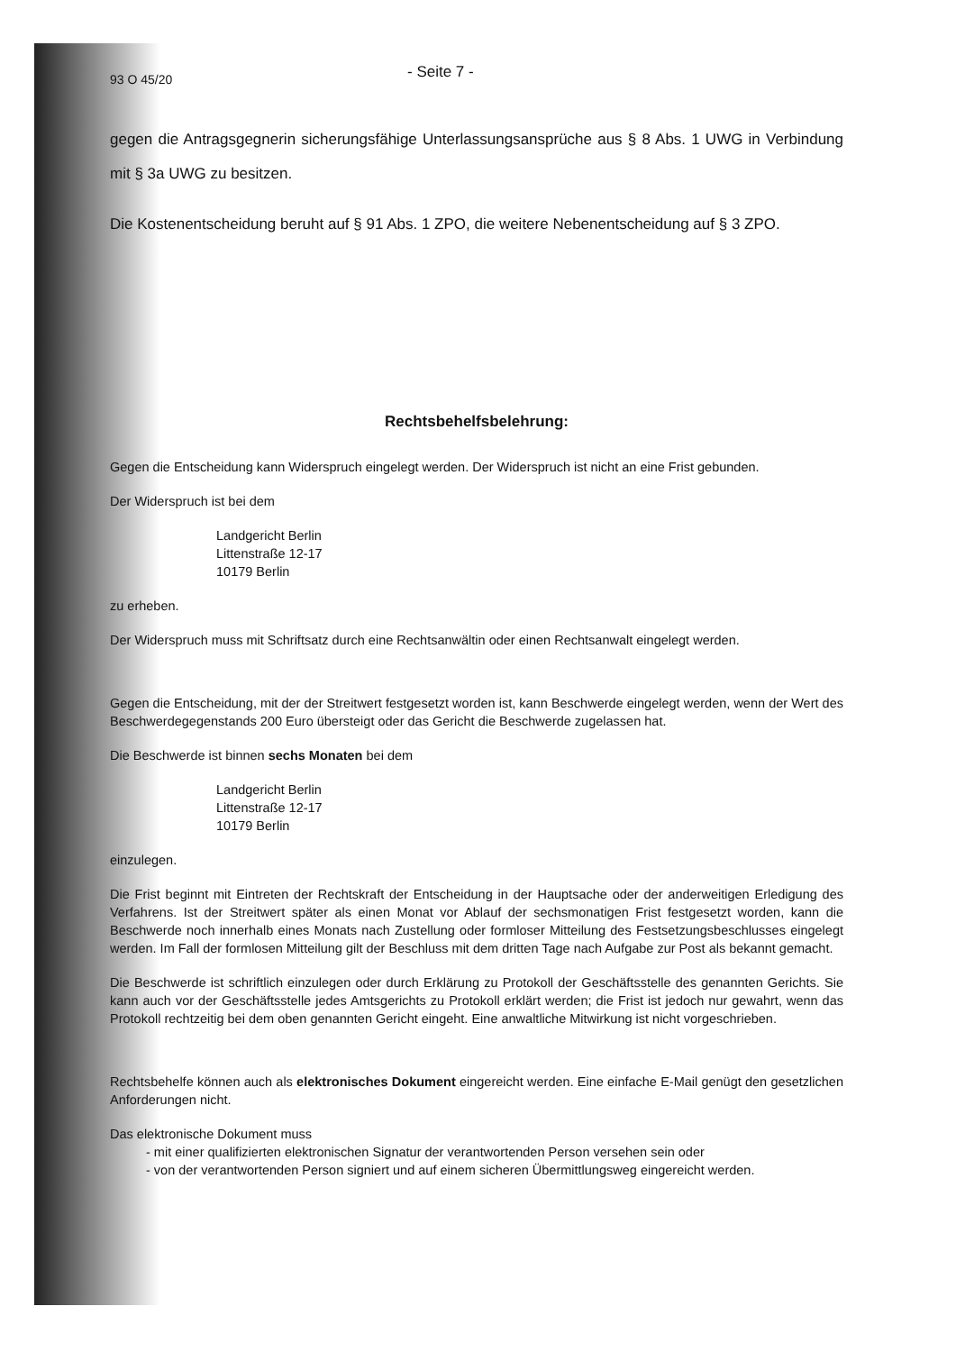93 O 45/20 - Seite 7 -
gegen die Antragsgegnerin sicherungsfähige Unterlassungsansprüche aus § 8 Abs. 1 UWG in Verbindung mit § 3a UWG zu besitzen.
Die Kostenentscheidung beruht auf § 91 Abs. 1 ZPO, die weitere Nebenentscheidung auf § 3 ZPO.
Rechtsbehelfsbelehrung:
Gegen die Entscheidung kann Widerspruch eingelegt werden. Der Widerspruch ist nicht an eine Frist gebunden.
Der Widerspruch ist bei dem
Landgericht Berlin
Littenstraße 12-17
10179 Berlin
zu erheben.
Der Widerspruch muss mit Schriftsatz durch eine Rechtsanwältin oder einen Rechtsanwalt eingelegt werden.
Gegen die Entscheidung, mit der der Streitwert festgesetzt worden ist, kann Beschwerde eingelegt werden, wenn der Wert des Beschwerdegegenstands 200 Euro übersteigt oder das Gericht die Beschwerde zugelassen hat.
Die Beschwerde ist binnen sechs Monaten bei dem
Landgericht Berlin
Littenstraße 12-17
10179 Berlin
einzulegen.
Die Frist beginnt mit Eintreten der Rechtskraft der Entscheidung in der Hauptsache oder der anderweitigen Erledigung des Verfahrens. Ist der Streitwert später als einen Monat vor Ablauf der sechsmonatigen Frist festgesetzt worden, kann die Beschwerde noch innerhalb eines Monats nach Zustellung oder formloser Mitteilung des Festsetzungsbeschlusses eingelegt werden. Im Fall der formlosen Mitteilung gilt der Beschluss mit dem dritten Tage nach Aufgabe zur Post als bekannt gemacht.
Die Beschwerde ist schriftlich einzulegen oder durch Erklärung zu Protokoll der Geschäftsstelle des genannten Gerichts. Sie kann auch vor der Geschäftsstelle jedes Amtsgerichts zu Protokoll erklärt werden; die Frist ist jedoch nur gewahrt, wenn das Protokoll rechtzeitig bei dem oben genannten Gericht eingeht. Eine anwaltliche Mitwirkung ist nicht vorgeschrieben.
Rechtsbehelfe können auch als elektronisches Dokument eingereicht werden. Eine einfache E-Mail genügt den gesetzlichen Anforderungen nicht.
Das elektronische Dokument muss
- mit einer qualifizierten elektronischen Signatur der verantwortenden Person versehen sein oder
- von der verantwortenden Person signiert und auf einem sicheren Übermittlungsweg eingereicht werden.